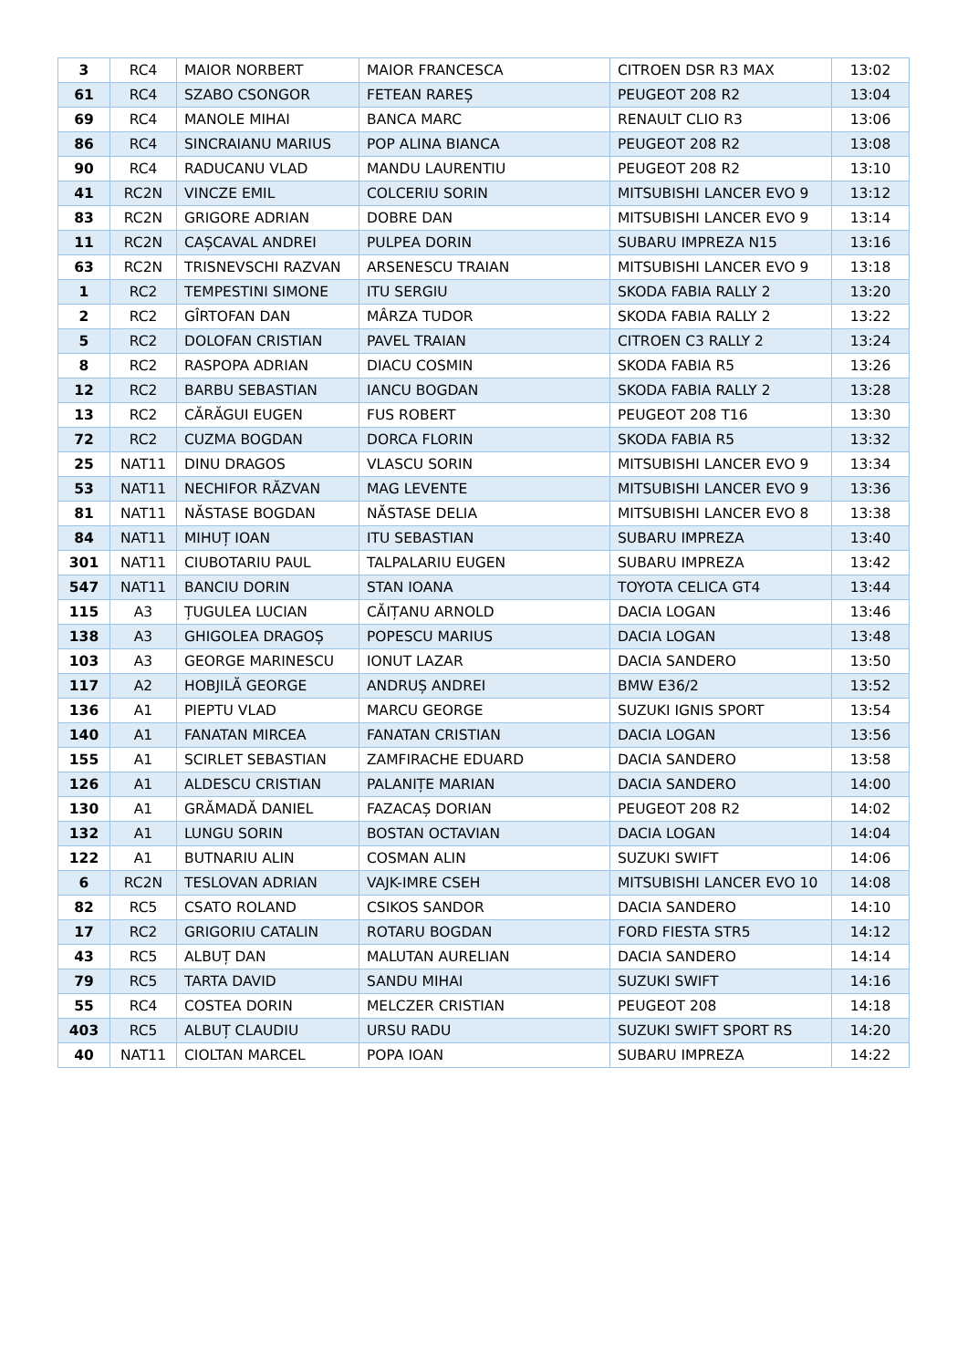| 3 | RC4 | MAIOR NORBERT | MAIOR FRANCESCA | CITROEN DSR R3 MAX | 13:02 |
| 61 | RC4 | SZABO CSONGOR | FETEAN RAREȘ | PEUGEOT 208 R2 | 13:04 |
| 69 | RC4 | MANOLE MIHAI | BANCA MARC | RENAULT CLIO R3 | 13:06 |
| 86 | RC4 | SINCRAIANU MARIUS | POP ALINA BIANCA | PEUGEOT 208 R2 | 13:08 |
| 90 | RC4 | RADUCANU VLAD | MANDU LAURENTIU | PEUGEOT 208 R2 | 13:10 |
| 41 | RC2N | VINCZE EMIL | COLCERIU SORIN | MITSUBISHI LANCER EVO 9 | 13:12 |
| 83 | RC2N | GRIGORE ADRIAN | DOBRE DAN | MITSUBISHI LANCER EVO 9 | 13:14 |
| 11 | RC2N | CAȘCAVAL ANDREI | PULPEA DORIN | SUBARU IMPREZA N15 | 13:16 |
| 63 | RC2N | TRISNEVSCHI RAZVAN | ARSENESCU TRAIAN | MITSUBISHI LANCER EVO 9 | 13:18 |
| 1 | RC2 | TEMPESTINI SIMONE | ITU SERGIU | SKODA FABIA RALLY 2 | 13:20 |
| 2 | RC2 | GÎRTOFAN DAN | MÂRZA TUDOR | SKODA FABIA RALLY 2 | 13:22 |
| 5 | RC2 | DOLOFAN CRISTIAN | PAVEL TRAIAN | CITROEN C3 RALLY 2 | 13:24 |
| 8 | RC2 | RASPOPA ADRIAN | DIACU COSMIN | SKODA FABIA R5 | 13:26 |
| 12 | RC2 | BARBU SEBASTIAN | IANCU BOGDAN | SKODA FABIA RALLY 2 | 13:28 |
| 13 | RC2 | CĂRĂGUI EUGEN | FUS ROBERT | PEUGEOT 208 T16 | 13:30 |
| 72 | RC2 | CUZMA BOGDAN | DORCA FLORIN | SKODA FABIA R5 | 13:32 |
| 25 | NAT11 | DINU DRAGOS | VLASCU SORIN | MITSUBISHI LANCER EVO 9 | 13:34 |
| 53 | NAT11 | NECHIFOR RĂZVAN | MAG LEVENTE | MITSUBISHI LANCER EVO 9 | 13:36 |
| 81 | NAT11 | NĂSTASE BOGDAN | NĂSTASE DELIA | MITSUBISHI LANCER EVO 8 | 13:38 |
| 84 | NAT11 | MIHUȚ IOAN | ITU SEBASTIAN | SUBARU IMPREZA | 13:40 |
| 301 | NAT11 | CIUBOTARIU PAUL | TALPALARIU EUGEN | SUBARU IMPREZA | 13:42 |
| 547 | NAT11 | BANCIU DORIN | STAN IOANA | TOYOTA CELICA GT4 | 13:44 |
| 115 | A3 | ȚUGULEA LUCIAN | CĂIȚANU ARNOLD | DACIA LOGAN | 13:46 |
| 138 | A3 | GHIGOLEA DRAGOȘ | POPESCU MARIUS | DACIA LOGAN | 13:48 |
| 103 | A3 | GEORGE MARINESCU | IONUT LAZAR | DACIA SANDERO | 13:50 |
| 117 | A2 | HOBJILĂ GEORGE | ANDRUȘ ANDREI | BMW E36/2 | 13:52 |
| 136 | A1 | PIEPTU VLAD | MARCU GEORGE | SUZUKI IGNIS SPORT | 13:54 |
| 140 | A1 | FANATAN MIRCEA | FANATAN CRISTIAN | DACIA LOGAN | 13:56 |
| 155 | A1 | SCIRLET SEBASTIAN | ZAMFIRACHE EDUARD | DACIA SANDERO | 13:58 |
| 126 | A1 | ALDESCU CRISTIAN | PALANIȚE MARIAN | DACIA SANDERO | 14:00 |
| 130 | A1 | GRĂMADĂ DANIEL | FAZACAȘ DORIAN | PEUGEOT 208 R2 | 14:02 |
| 132 | A1 | LUNGU SORIN | BOSTAN OCTAVIAN | DACIA LOGAN | 14:04 |
| 122 | A1 | BUTNARIU ALIN | COSMAN ALIN | SUZUKI SWIFT | 14:06 |
| 6 | RC2N | TESLOVAN ADRIAN | VAJK-IMRE CSEH | MITSUBISHI LANCER EVO 10 | 14:08 |
| 82 | RC5 | CSATO ROLAND | CSIKOS SANDOR | DACIA SANDERO | 14:10 |
| 17 | RC2 | GRIGORIU CATALIN | ROTARU BOGDAN | FORD FIESTA STR5 | 14:12 |
| 43 | RC5 | ALBUȚ DAN | MALUTAN AURELIAN | DACIA SANDERO | 14:14 |
| 79 | RC5 | TARTA DAVID | SANDU MIHAI | SUZUKI SWIFT | 14:16 |
| 55 | RC4 | COSTEA DORIN | MELCZER CRISTIAN | PEUGEOT 208 | 14:18 |
| 403 | RC5 | ALBUȚ CLAUDIU | URSU RADU | SUZUKI SWIFT SPORT RS | 14:20 |
| 40 | NAT11 | CIOLTAN MARCEL | POPA IOAN | SUBARU IMPREZA | 14:22 |